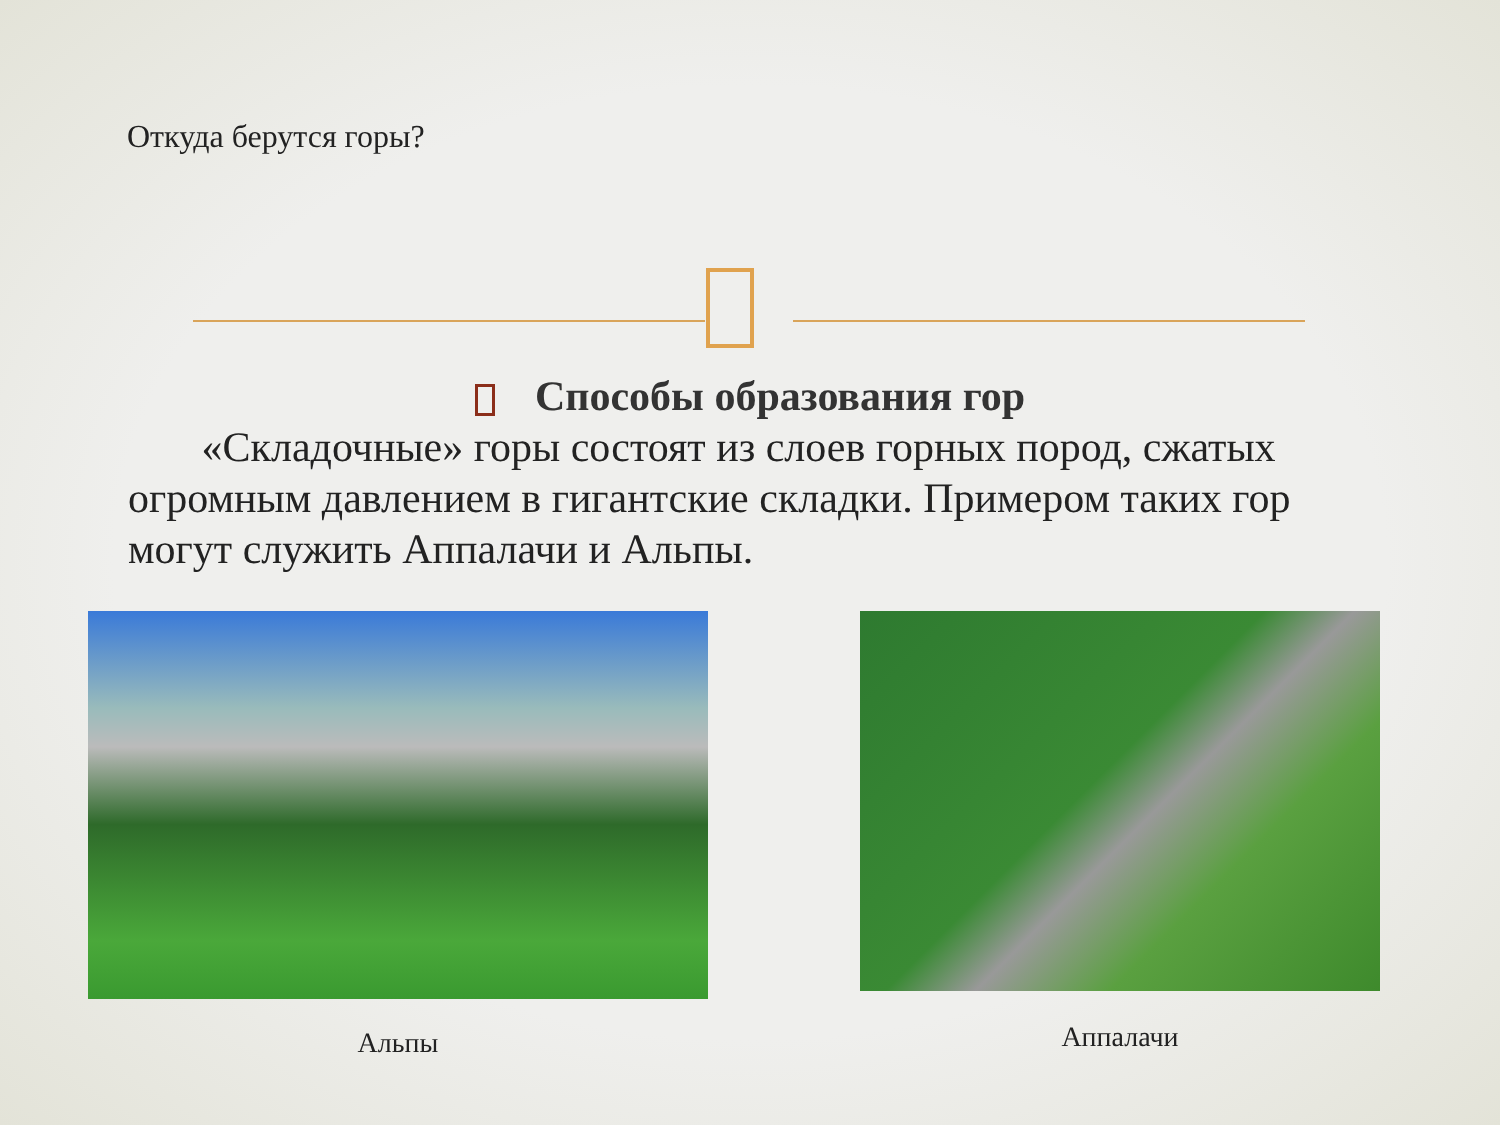Откуда берутся горы?
Способы образования гор
«Складочные» горы состоят из слоев горных пород, сжатых огромным давлением в гигантские складки. Примером таких гор могут служить Аппалачи и Альпы.
Альпы Аппалачи